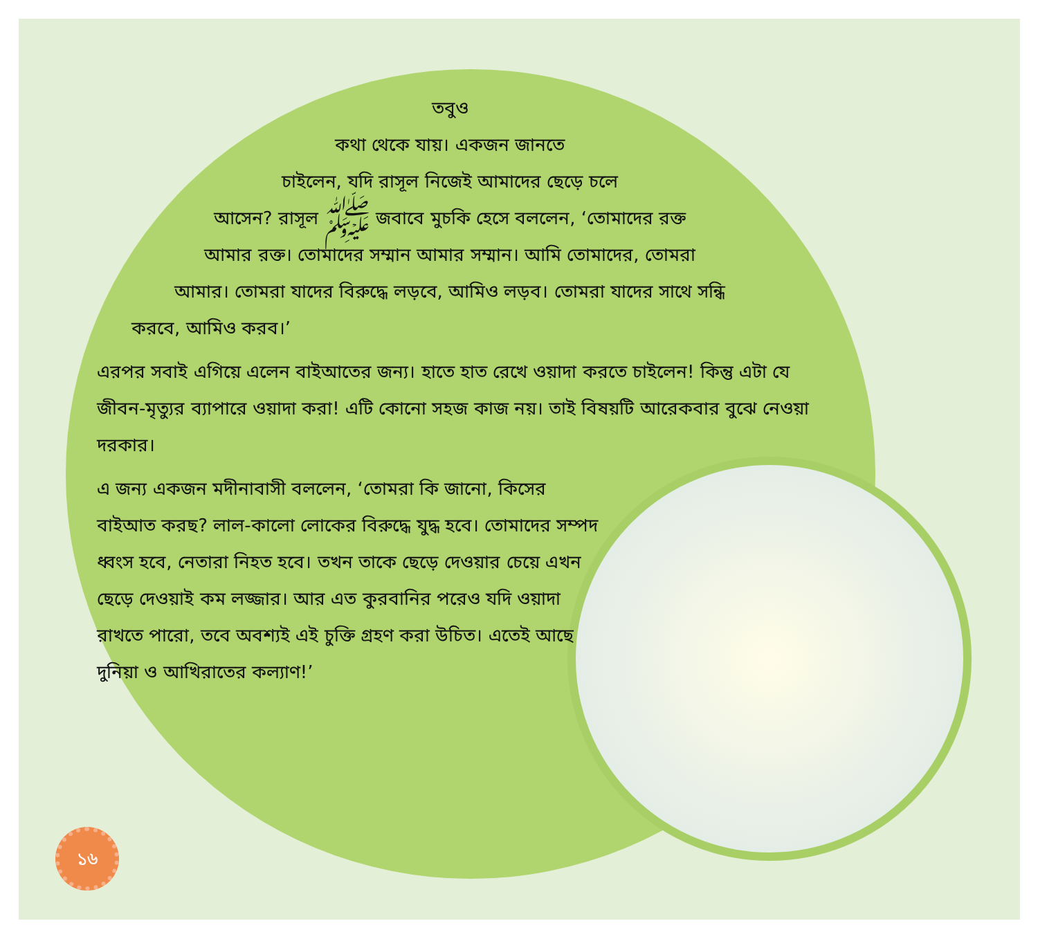তবুও
কথা থেকে যায়। একজন জানতে
চাইলেন, যদি রাসূল নিজেই আমাদের ছেড়ে চলে
আসেন? রাসূল ﷺ জবাবে মুচকি হেসে বললেন, ‘তোমাদের রক্ত
আমার রক্ত। তোমাদের সম্মান আমার সম্মান। আমি তোমাদের, তোমরা
আমার। তোমরা যাদের বিরুদ্ধে লড়বে, আমিও লড়ব। তোমরা যাদের সাথে সন্ধি
করবে, আমিও করব।’
এরপর সবাই এগিয়ে এলেন বাইআতের জন্য। হাতে হাত রেখে ওয়াদা করতে চাইলেন! কিন্তু এটা যে জীবন-মৃত্যুর ব্যাপারে ওয়াদা করা! এটি কোনো সহজ কাজ নয়। তাই বিষয়টি আরেকবার বুঝে নেওয়া দরকার।
এ জন্য একজন মদীনাবাসী বললেন, ‘তোমরা কি জানো, কিসের বাইআত করছ? লাল-কালো লোকের বিরুদ্ধে যুদ্ধ হবে। তোমাদের সম্পদ ধ্বংস হবে, নেতারা নিহত হবে। তখন তাকে ছেড়ে দেওয়ার চেয়ে এখন ছেড়ে দেওয়াই কম লজ্জার। আর এত কুরবানির পরেও যদি ওয়াদা রাখতে পারো, তবে অবশ্যই এই চুক্তি গ্রহণ করা উচিত। এতেই আছে দুনিয়া ও আখিরাতের কল্যাণ!’
১৬